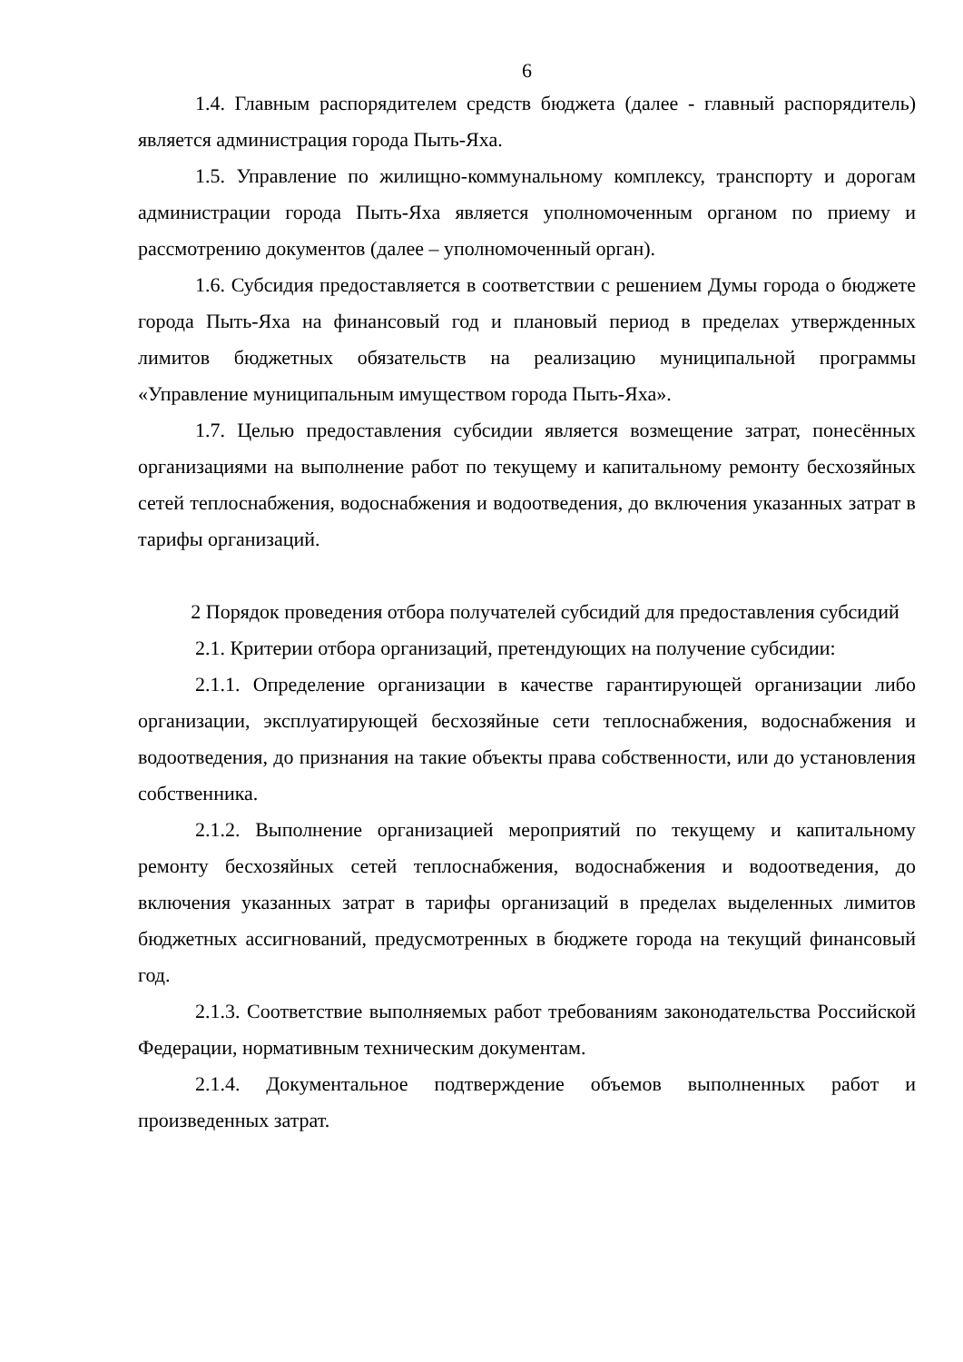6
1.4. Главным распорядителем средств бюджета (далее - главный распорядитель) является администрация города Пыть-Яха.
1.5. Управление по жилищно-коммунальному комплексу, транспорту и дорогам администрации города Пыть-Яха является уполномоченным органом по приему и рассмотрению документов (далее – уполномоченный орган).
1.6. Субсидия предоставляется в соответствии с решением Думы города о бюджете города Пыть-Яха на финансовый год и плановый период в пределах утвержденных лимитов бюджетных обязательств на реализацию муниципальной программы «Управление муниципальным имуществом города Пыть-Яха».
1.7. Целью предоставления субсидии является возмещение затрат, понесённых организациями на выполнение работ по текущему и капитальному ремонту бесхозяйных сетей теплоснабжения, водоснабжения и водоотведения, до включения указанных затрат в тарифы организаций.
2 Порядок проведения отбора получателей субсидий для предоставления субсидий
2.1. Критерии отбора организаций, претендующих на получение субсидии:
2.1.1. Определение организации в качестве гарантирующей организации либо организации, эксплуатирующей бесхозяйные сети теплоснабжения, водоснабжения и водоотведения, до признания на такие объекты права собственности, или до установления собственника.
2.1.2. Выполнение организацией мероприятий по текущему и капитальному ремонту бесхозяйных сетей теплоснабжения, водоснабжения и водоотведения, до включения указанных затрат в тарифы организаций в пределах выделенных лимитов бюджетных ассигнований, предусмотренных в бюджете города на текущий финансовый год.
2.1.3. Соответствие выполняемых работ требованиям законодательства Российской Федерации, нормативным техническим документам.
2.1.4. Документальное подтверждение объемов выполненных работ и произведенных затрат.